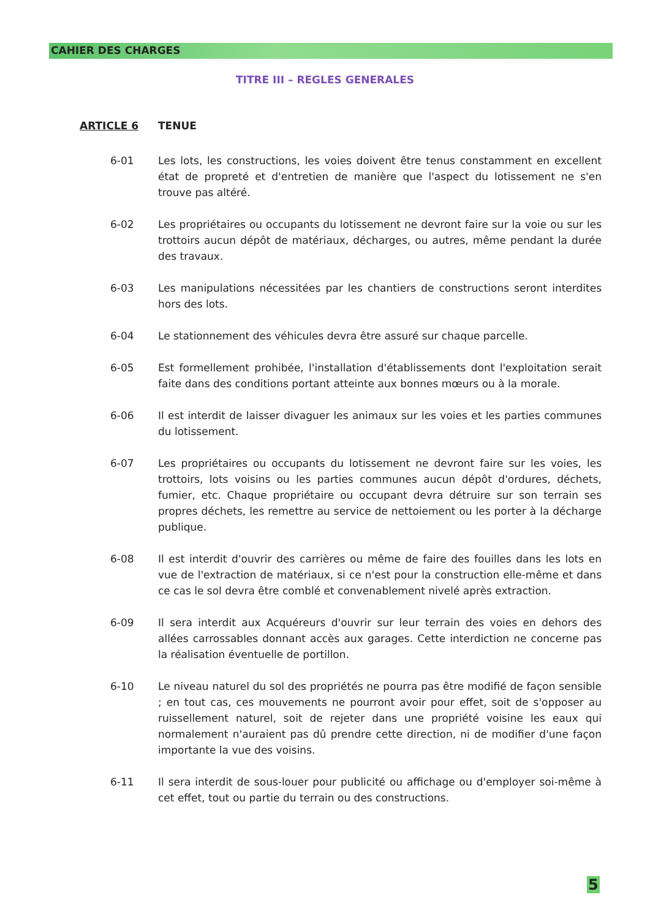CAHIER DES CHARGES
TITRE III – REGLES GENERALES
ARTICLE 6 TENUE
6-01 Les lots, les constructions, les voies doivent être tenus constamment en excellent état de propreté et d'entretien de manière que l'aspect du lotissement ne s'en trouve pas altéré.
6-02 Les propriétaires ou occupants du lotissement ne devront faire sur la voie ou sur les trottoirs aucun dépôt de matériaux, décharges, ou autres, même pendant la durée des travaux.
6-03 Les manipulations nécessitées par les chantiers de constructions seront interdites hors des lots.
6-04 Le stationnement des véhicules devra être assuré sur chaque parcelle.
6-05 Est formellement prohibée, l'installation d'établissements dont l'exploitation serait faite dans des conditions portant atteinte aux bonnes mœurs ou à la morale.
6-06 Il est interdit de laisser divaguer les animaux sur les voies et les parties communes du lotissement.
6-07 Les propriétaires ou occupants du lotissement ne devront faire sur les voies, les trottoirs, lots voisins ou les parties communes aucun dépôt d'ordures, déchets, fumier, etc. Chaque propriétaire ou occupant devra détruire sur son terrain ses propres déchets, les remettre au service de nettoiement ou les porter à la décharge publique.
6-08 Il est interdit d'ouvrir des carrières ou même de faire des fouilles dans les lots en vue de l'extraction de matériaux, si ce n'est pour la construction elle-même et dans ce cas le sol devra être comblé et convenablement nivelé après extraction.
6-09 Il sera interdit aux Acquéreurs d'ouvrir sur leur terrain des voies en dehors des allées carrossables donnant accès aux garages. Cette interdiction ne concerne pas la réalisation éventuelle de portillon.
6-10 Le niveau naturel du sol des propriétés ne pourra pas être modifié de façon sensible ; en tout cas, ces mouvements ne pourront avoir pour effet, soit de s'opposer au ruissellement naturel, soit de rejeter dans une propriété voisine les eaux qui normalement n'auraient pas dû prendre cette direction, ni de modifier d'une façon importante la vue des voisins.
6-11 Il sera interdit de sous-louer pour publicité ou affichage ou d'employer soi-même à cet effet, tout ou partie du terrain ou des constructions.
5